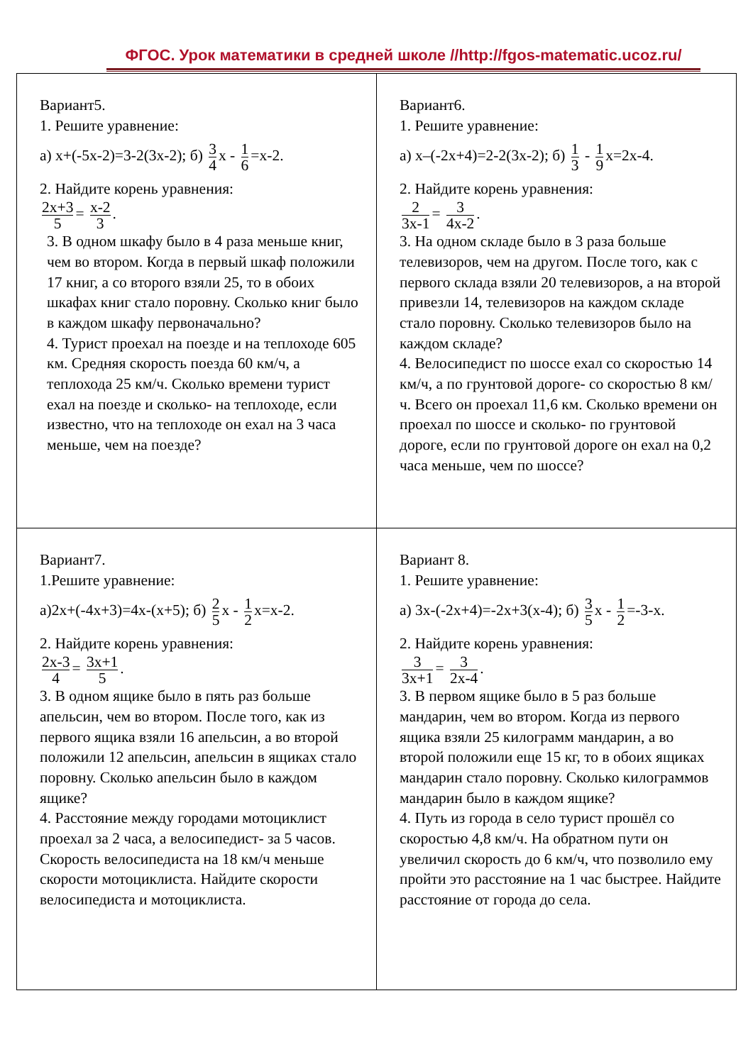ФГОС. Урок математики в средней школе //http://fgos-matematic.ucoz.ru/
| Вариант5. 1. Решите уравнение: а) х+(-5х-2)=3-2(3х-2); б) 3 4 х - 1 6 =х-2. 2. Найдите корень уравнения: 2х+3 5 = х-2 3 . 3. В одном шкафу было в 4 раза меньше книг, чем во втором. Когда в первый шкаф положили 17 книг, а со второго взяли 25, то в обоих шкафах книг стало поровну. Сколько книг было в каждом шкафу первоначально? 4. Турист проехал на поезде и на теплоходе 605 км. Средняя скорость поезда 60 км/ч, а теплохода 25 км/ч. Сколько времени турист ехал на поезде и сколько- на теплоходе, если известно, что на теплоходе он ехал на 3 часа меньше, чем на поезде? | Вариант6. 1. Решите уравнение: а) х–(-2х+4)=2-2(3х-2); б) 1 3 - 1 9 х=2х-4. 2. Найдите корень уравнения: 2 3х-1 = 3 4х-2 . 3. На одном складе было в 3 раза больше телевизоров, чем на другом. После того, как с первого склада взяли 20 телевизоров, а на второй привезли 14, телевизоров на каждом складе стало поровну. Сколько телевизоров было на каждом складе? 4. Велосипедист по шоссе ехал со скоростью 14 км/ч, а по грунтовой дороге- со скоростью 8 км/ч. Всего он проехал 11,6 км. Сколько времени он проехал по шоссе и сколько- по грунтовой дороге, если по грунтовой дороге он ехал на 0,2 часа меньше, чем по шоссе? |
| Вариант7. 1.Решите уравнение: а)2х+(-4х+3)=4х-(х+5); б) 2 5 х - 1 2 х=х-2. 2. Найдите корень уравнения: 2х-3 4 = 3х+1 5 . 3. В одном ящике было в пять раз больше апельсин, чем во втором. После того, как из первого ящика взяли 16 апельсин, а во второй положили 12 апельсин, апельсин в ящиках стало поровну. Сколько апельсин было в каждом ящике? 4. Расстояние между городами мотоциклист проехал за 2 часа, а велосипедист- за 5 часов. Скорость велосипедиста на 18 км/ч меньше скорости мотоциклиста. Найдите скорости велосипедиста и мотоциклиста. | Вариант 8. 1. Решите уравнение: а) 3х-(-2х+4)=-2х+3(х-4); б) 3 5 х - 1 2 =-3-х. 2. Найдите корень уравнения: 3 3х+1 = 3 2х-4 . 3. В первом ящике было в 5 раз больше мандарин, чем во втором. Когда из первого ящика взяли 25 килограмм мандарин, а во второй положили еще 15 кг, то в обоих ящиках мандарин стало поровну. Сколько килограммов мандарин было в каждом ящике? 4. Путь из города в село турист прошёл со скоростью 4,8 км/ч. На обратном пути он увеличил скорость до 6 км/ч, что позволило ему пройти это расстояние на 1 час быстрее. Найдите расстояние от города до села. |